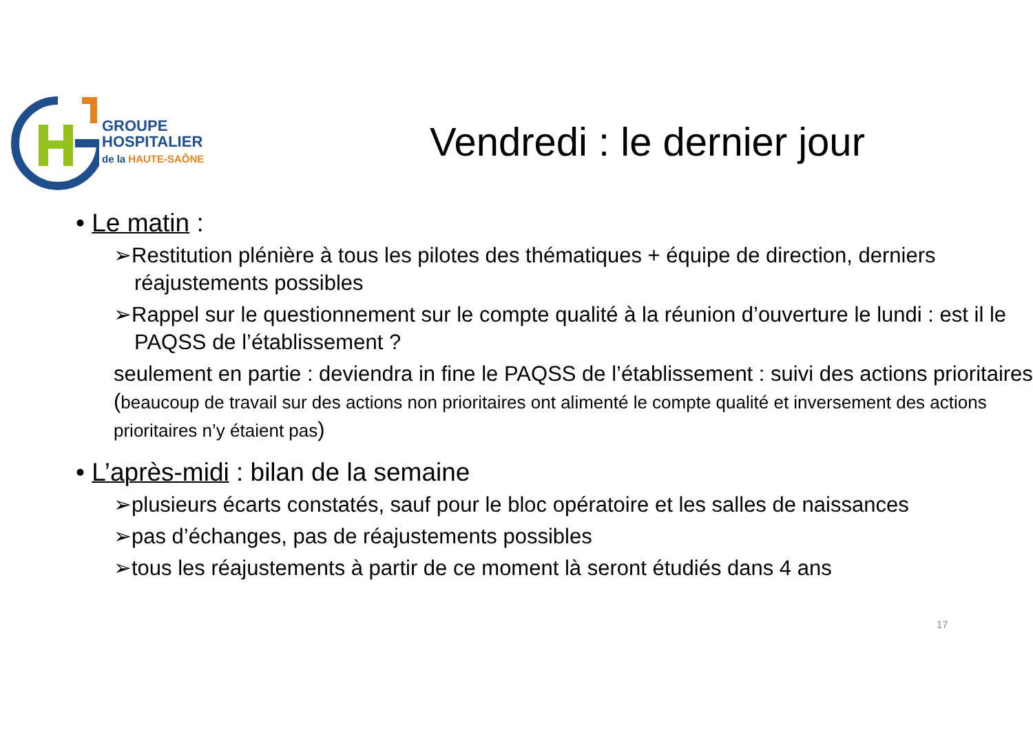GROUPE
HOSPITALIER
de la HAUTE-SAÔNE
Vendredi : le dernier jour
• Le matin :
➢Restitution plénière à tous les pilotes des thématiques + équipe de direction, derniers réajustements possibles
➢Rappel sur le questionnement sur le compte qualité à la réunion d’ouverture le lundi : est il le PAQSS de l’établissement ?
seulement en partie : deviendra in fine le PAQSS de l’établissement : suivi des actions prioritaires (beaucoup de travail sur des actions non prioritaires ont alimenté le compte qualité et inversement des actions prioritaires n’y étaient pas)
• L’après-midi : bilan de la semaine
➢plusieurs écarts constatés, sauf pour le bloc opératoire et les salles de naissances
➢pas d’échanges, pas de réajustements possibles
➢tous les réajustements à partir de ce moment là seront étudiés dans 4 ans
17